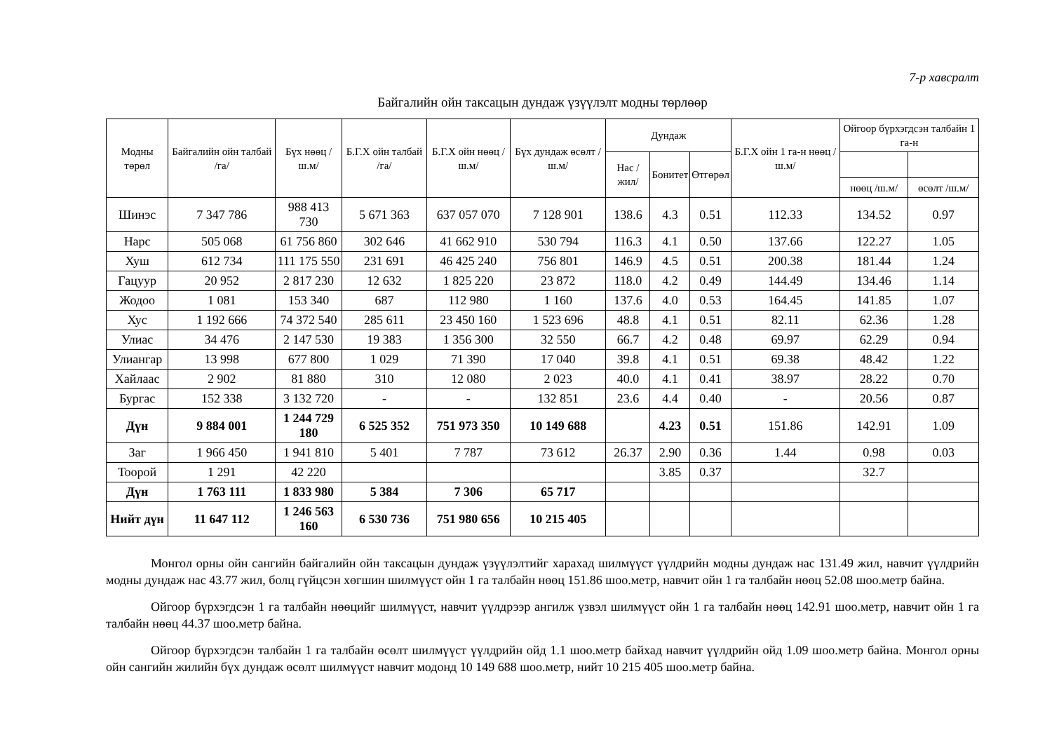7-р хавсралт
Байгалийн ойн таксацын дундаж үзүүлэлт модны төрлөөр
| Модны төрөл | Байгалийн ойн талбай /га/ | Бүх нөөц /ш.м/ | Б.Г.Х ойн талбай /га/ | Б.Г.Х ойн нөөц /ш.м/ | Бүх дундаж өсөлт /ш.м/ | Дундаж | | | Б.Г.Х ойн 1 га-н нөөц /ш.м/ | Ойгоор бүрхэгдсэн талбайн 1 га-н | |
| --- | --- | --- | --- | --- | --- | --- | --- | --- | --- | --- | --- |
| | | | | | | Нас /жил/ | Бонитет | Өтгөрөл | | | |
| | | | | | | | | | | нөөц /ш.м/ | өсөлт /ш.м/ |
| Шинэс | 7 347 786 | 988 413 730 | 5 671 363 | 637 057 070 | 7 128 901 | 138.6 | 4.3 | 0.51 | 112.33 | 134.52 | 0.97 |
| Нарс | 505 068 | 61 756 860 | 302 646 | 41 662 910 | 530 794 | 116.3 | 4.1 | 0.50 | 137.66 | 122.27 | 1.05 |
| Хуш | 612 734 | 111 175 550 | 231 691 | 46 425 240 | 756 801 | 146.9 | 4.5 | 0.51 | 200.38 | 181.44 | 1.24 |
| Гацуур | 20 952 | 2 817 230 | 12 632 | 1 825 220 | 23 872 | 118.0 | 4.2 | 0.49 | 144.49 | 134.46 | 1.14 |
| Жодоо | 1 081 | 153 340 | 687 | 112 980 | 1 160 | 137.6 | 4.0 | 0.53 | 164.45 | 141.85 | 1.07 |
| Хус | 1 192 666 | 74 372 540 | 285 611 | 23 450 160 | 1 523 696 | 48.8 | 4.1 | 0.51 | 82.11 | 62.36 | 1.28 |
| Улиас | 34 476 | 2 147 530 | 19 383 | 1 356 300 | 32 550 | 66.7 | 4.2 | 0.48 | 69.97 | 62.29 | 0.94 |
| Улиангар | 13 998 | 677 800 | 1 029 | 71 390 | 17 040 | 39.8 | 4.1 | 0.51 | 69.38 | 48.42 | 1.22 |
| Хайлаас | 2 902 | 81 880 | 310 | 12 080 | 2 023 | 40.0 | 4.1 | 0.41 | 38.97 | 28.22 | 0.70 |
| Бургас | 152 338 | 3 132 720 | - | - | 132 851 | 23.6 | 4.4 | 0.40 | - | 20.56 | 0.87 |
| Дүн | 9 884 001 | 1 244 729 180 | 6 525 352 | 751 973 350 | 10 149 688 | | 4.23 | 0.51 | 151.86 | 142.91 | 1.09 |
| Заг | 1 966 450 | 1 941 810 | 5 401 | 7 787 | 73 612 | 26.37 | 2.90 | 0.36 | 1.44 | 0.98 | 0.03 |
| Тоорой | 1 291 | 42 220 | | | | | 3.85 | 0.37 | | 32.7 | |
| Дүн | 1 763 111 | 1 833 980 | 5 384 | 7 306 | 65 717 | | | | | | |
| Нийт дүн | 11 647 112 | 1 246 563 160 | 6 530 736 | 751 980 656 | 10 215 405 | | | | | | |
Монгол орны ойн сангийн байгалийн ойн таксацын дундаж үзүүлэлтийг харахад шилмүүст үүлдрийн модны дундаж нас 131.49 жил, навчит үүлдрийн модны дундаж нас 43.77 жил, болц гүйцсэн хөгшин шилмүүст ойн 1 га талбайн нөөц 151.86 шоо.метр, навчит ойн 1 га талбайн нөөц 52.08 шоо.метр байна.
Ойгоор бүрхэгдсэн 1 га талбайн нөөцийг шилмүүст, навчит үүлдрээр ангилж үзвэл шилмүүст ойн 1 га талбайн нөөц 142.91 шоо.метр, навчит ойн 1 га талбайн нөөц 44.37 шоо.метр байна.
Ойгоор бүрхэгдсэн талбайн 1 га талбайн өсөлт шилмүүст үүлдрийн ойд 1.1 шоо.метр байхад навчит үүлдрийн ойд 1.09 шоо.метр байна. Монгол орны ойн сангийн жилийн бүх дундаж өсөлт шилмүүст навчит модонд 10 149 688 шоо.метр, нийт 10 215 405 шоо.метр байна.